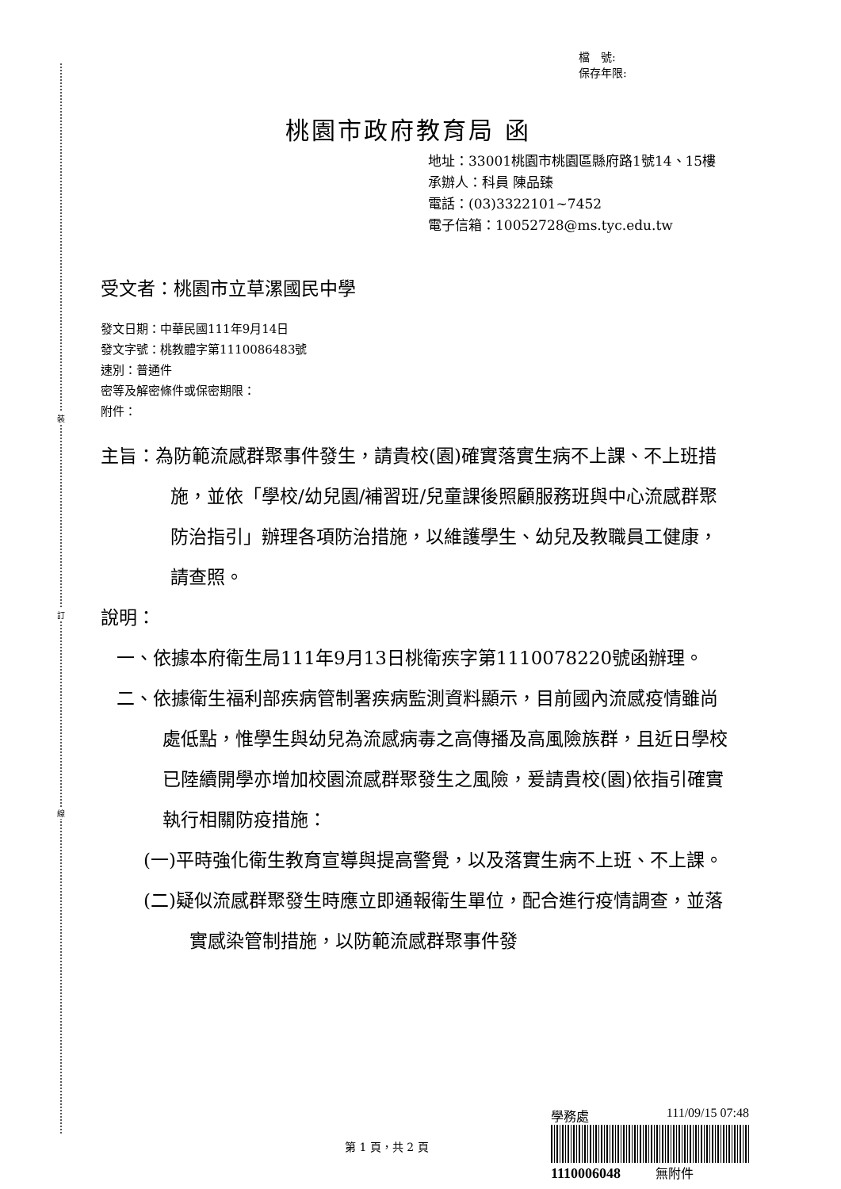裝
訂
線
檔　號:
保存年限:
桃園市政府教育局 函
地址：33001桃園市桃園區縣府路1號14、15樓
承辦人：科員 陳品臻
電話：(03)3322101~7452
電子信箱：10052728@ms.tyc.edu.tw
受文者：桃園市立草漯國民中學
發文日期：中華民國111年9月14日
發文字號：桃教體字第1110086483號
速別：普通件
密等及解密條件或保密期限：
附件：
主旨：為防範流感群聚事件發生，請貴校(園)確實落實生病不上課、不上班措施，並依「學校/幼兒園/補習班/兒童課後照顧服務班與中心流感群聚防治指引」辦理各項防治措施，以維護學生、幼兒及教職員工健康，請查照。
說明：
一、依據本府衛生局111年9月13日桃衛疾字第1110078220號函辦理。
二、依據衛生福利部疾病管制署疾病監測資料顯示，目前國內流感疫情雖尚處低點，惟學生與幼兒為流感病毒之高傳播及高風險族群，且近日學校已陸續開學亦增加校園流感群聚發生之風險，爰請貴校(園)依指引確實執行相關防疫措施：
(一)平時強化衛生教育宣導與提高警覺，以及落實生病不上班、不上課。
(二)疑似流感群聚發生時應立即通報衛生單位，配合進行疫情調查，並落實感染管制措施，以防範流感群聚事件發
第 1 頁，共 2 頁
學務處 111/09/15 07:48
1110006048 無附件